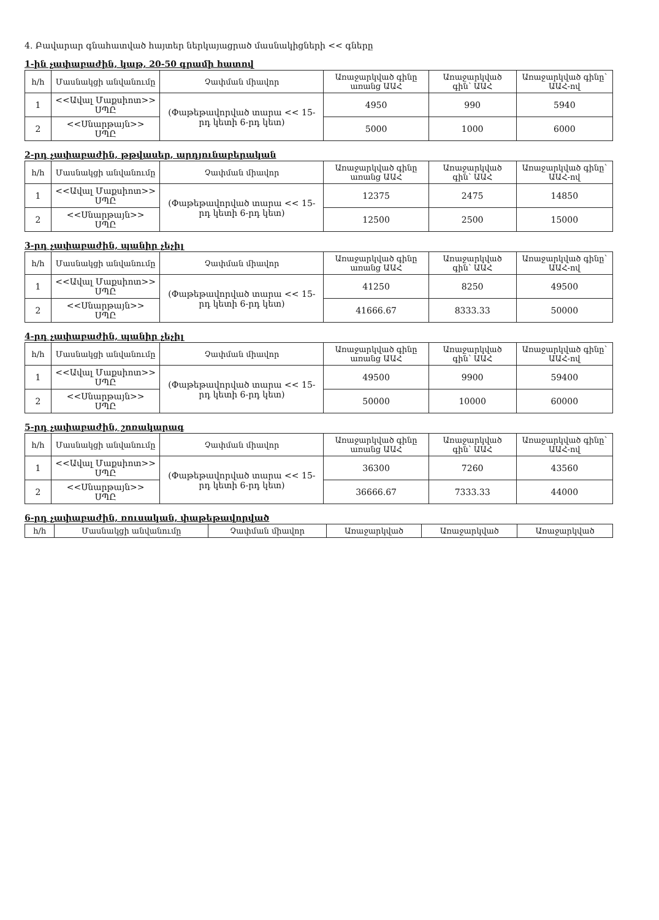4. Բավարար գնահատված հայտեր ներկայացրած մասնակիցների << գները
1-ին չափաբաժին, կաթ, 20-50 գրամի հատով
| հ/հ | Մասնակցի անվանումը | Չափման միավոր | Առաջարկված գինը առանց ԱԱՀ | Առաջարկված գին՝ ԱԱՀ | Առաջարկված գինը՝ ԱԱՀ-ով |
| --- | --- | --- | --- | --- | --- |
| 1 | <<Ավալ Մաքսիոտ>> ՍՊԸ | (Փաթեթավորված տարա << 15-րդ կետի 6-րդ կետ) | 4950 | 990 | 5940 |
| 2 | <<Սնարթայն>> ՍՊԸ | | 5000 | 1000 | 6000 |
2-րդ չափաբաժին, թթվասեր, արդյունաբերական
| հ/հ | Մասնակցի անվանումը | Չափման միավոր | Առաջարկված գինը առանց ԱԱՀ | Առաջարկված գին՝ ԱԱՀ | Առաջարկված գինը՝ ԱԱՀ-ով |
| --- | --- | --- | --- | --- | --- |
| 1 | <<Ավալ Մաքսիոտ>> ՍՊԸ | (Փաթեթավորված տարա << 15-րդ կետի 6-րդ կետ) | 12375 | 2475 | 14850 |
| 2 | <<Սնարթայն>> ՍՊԸ | | 12500 | 2500 | 15000 |
3-րդ չափաբաժին, պանիր չեչիլ
| հ/հ | Մասնակցի անվանումը | Չափման միավոր | Առաջարկված գինը առանց ԱԱՀ | Առաջարկված գին՝ ԱԱՀ | Առաջարկված գինը՝ ԱԱՀ-ով |
| --- | --- | --- | --- | --- | --- |
| 1 | <<Ավալ Մաքսիոտ>> ՍՊԸ | (Փաթեթավորված տարա << 15-րդ կետի 6-րդ կետ) | 41250 | 8250 | 49500 |
| 2 | <<Սնարթայն>> ՍՊԸ | | 41666.67 | 8333.33 | 50000 |
4-րդ չափաբաժին, պանիր չեչիլ
| հ/հ | Մասնակցի անվանումը | Չափման միավոր | Առաջարկված գինը առանց ԱԱՀ | Առաջարկված գին՝ ԱԱՀ | Առաջարկված գինը՝ ԱԱՀ-ով |
| --- | --- | --- | --- | --- | --- |
| 1 | <<Ավալ Մաքսիոտ>> ՍՊԸ | (Փաթեթավորված տարա << 15-րդ կետի 6-րդ կետ) | 49500 | 9900 | 59400 |
| 2 | <<Սնարթայն>> ՍՊԸ | | 50000 | 10000 | 60000 |
5-րդ չափաբաժին, շոռակարագ
| հ/հ | Մասնակցի անվանումը | Չափման միավոր | Առաջարկված գինը առանց ԱԱՀ | Առաջարկված գին՝ ԱԱՀ | Առաջարկված գինը՝ ԱԱՀ-ով |
| --- | --- | --- | --- | --- | --- |
| 1 | <<Ավալ Մաքսիոտ>> ՍՊԸ | (Փաթեթավորված տարա << 15-րդ կետի 6-րդ կետ) | 36300 | 7260 | 43560 |
| 2 | <<Սնարթայն>> ՍՊԸ | | 36666.67 | 7333.33 | 44000 |
6-րդ չափաբաժին, ռուսական, փաթեթավորված
| հ/հ | Մասնակցի անվանումը | Չափման միավոր | Առաջարկված | Առաջարկված | Առաջարկված |
| --- | --- | --- | --- | --- | --- |